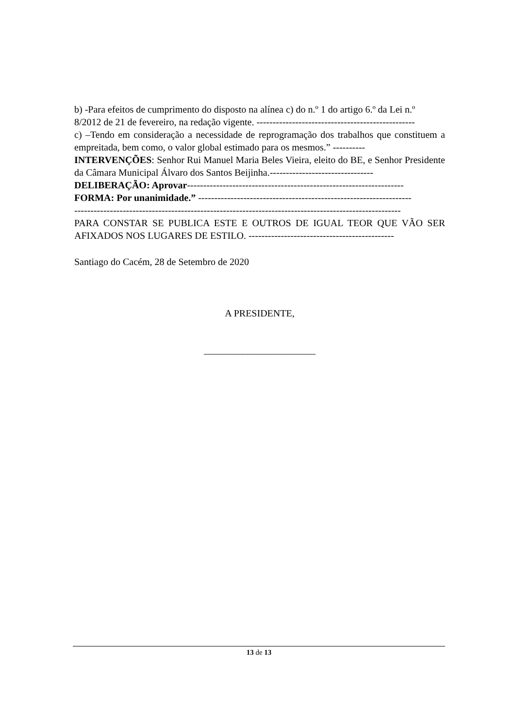b) -Para efeitos de cumprimento do disposto na alínea c) do n.º 1 do artigo 6.º da Lei n.º
8/2012 de 21 de fevereiro, na redação vigente. -------------------------------------------------
c) –Tendo em consideração a necessidade de reprogramação dos trabalhos que constituem a empreitada, bem como, o valor global estimado para os mesmos.” ----------
INTERVENÇÕES: Senhor Rui Manuel Maria Beles Vieira, eleito do BE, e Senhor Presidente da Câmara Municipal Álvaro dos Santos Beijinha.--------------------------------
DELIBERAÇÃO: Aprovar-------------------------------------------------------------------
FORMA: Por unanimidade.” ------------------------------------------------------------------
-----------------------------------------------------------------------------------------------------
PARA CONSTAR SE PUBLICA ESTE E OUTROS DE IGUAL TEOR QUE VÃO SER AFIXADOS NOS LUGARES DE ESTILO. ---------------------------------------------
Santiago do Cacém, 28 de Setembro de 2020
A PRESIDENTE,
_______________________
13 de 13